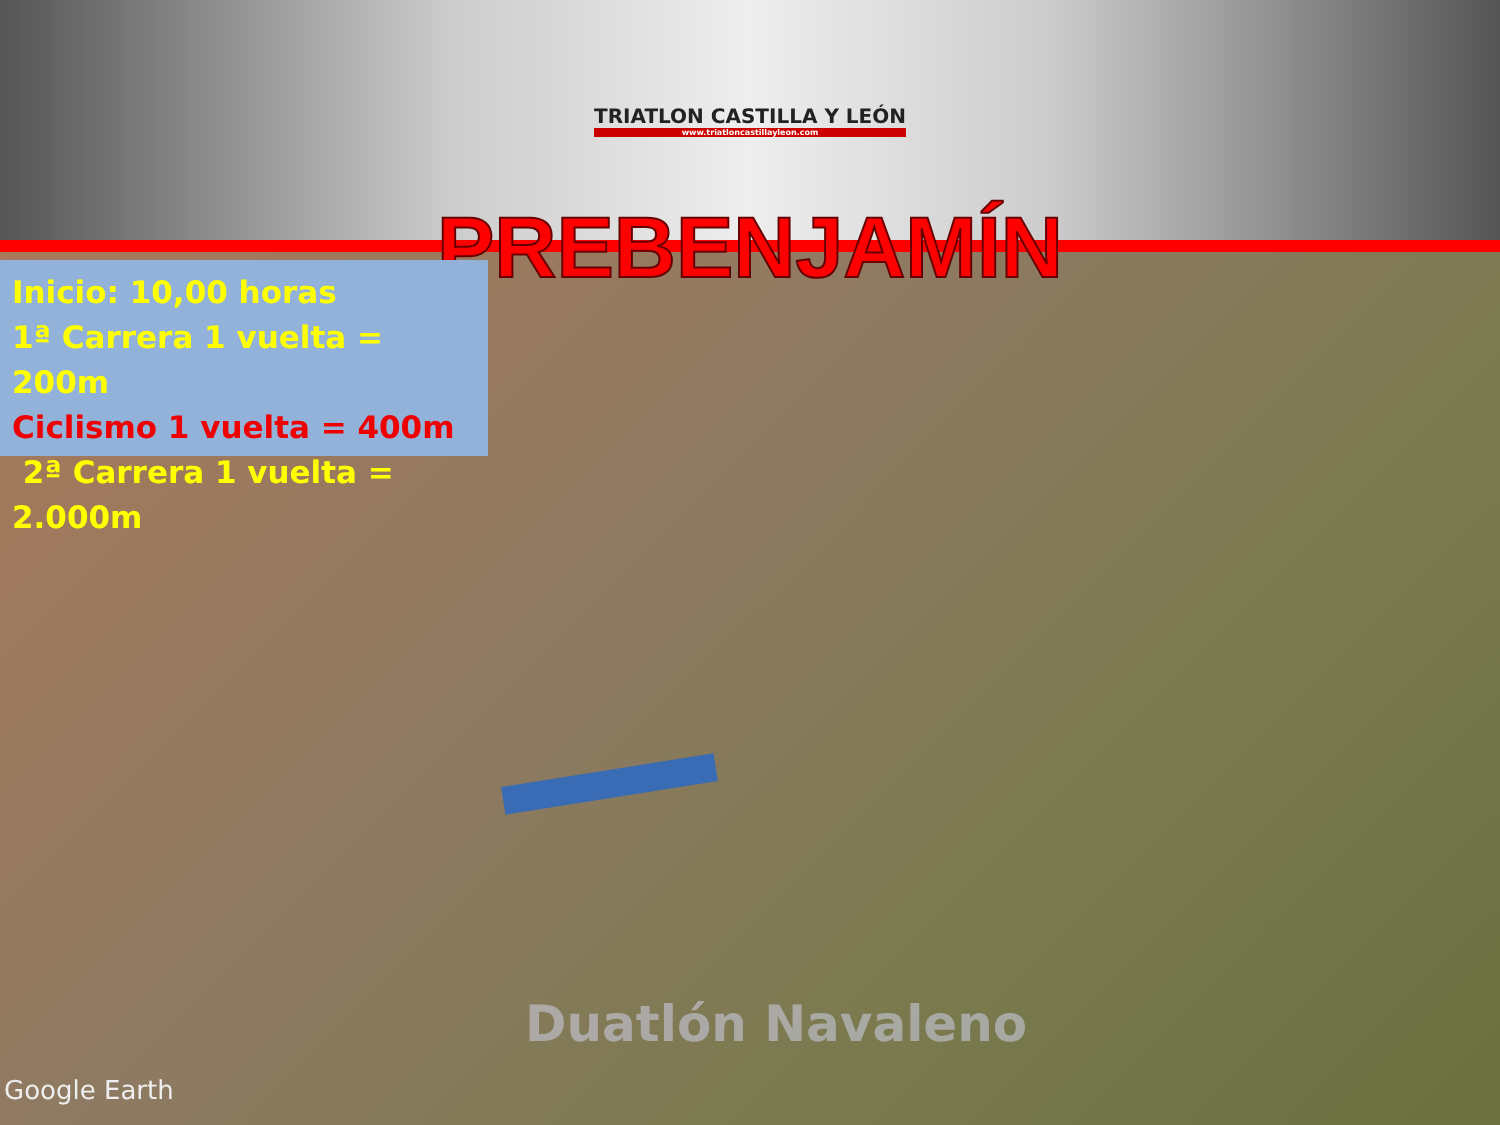TRIATLON CASTILLA Y LEÓN
www.triatloncastillayleon.com
PREBENJAMÍN
Inicio: 10,00 horas
1ª Carrera 1 vuelta = 200m
Ciclismo 1 vuelta = 400m
2ª Carrera 1 vuelta = 2.000m
Duatlón Navaleno
Google Earth